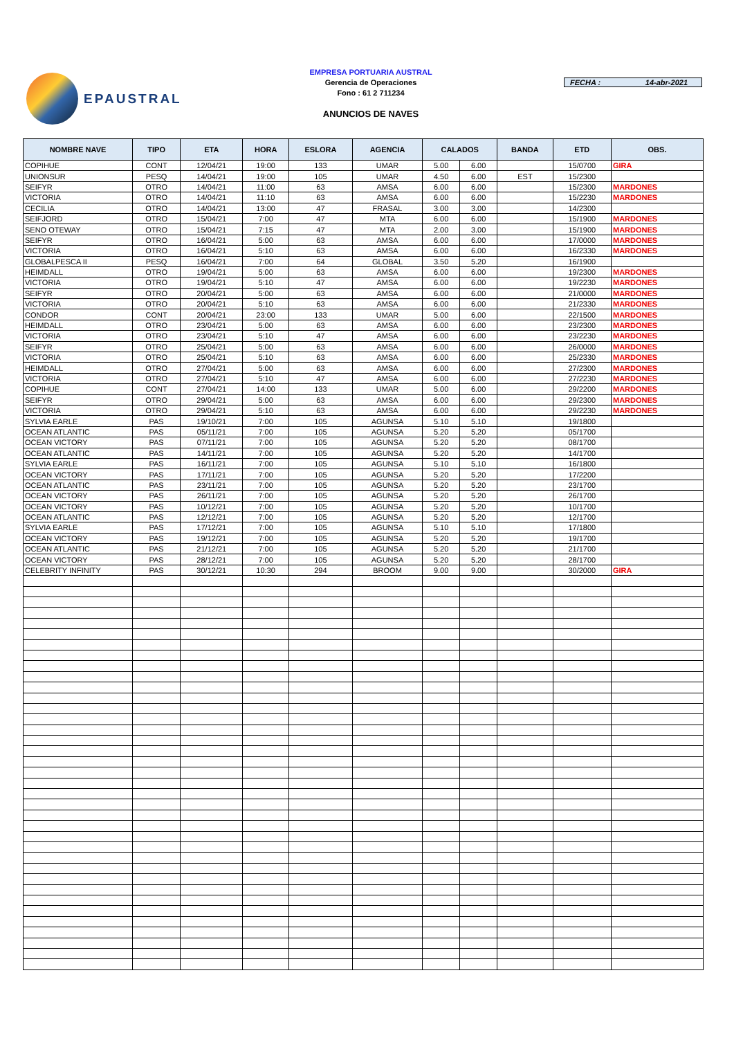EPAUSTRAL
EMPRESA PORTUARIA AUSTRAL
Gerencia de Operaciones
Fono : 61 2 711234
ANUNCIOS DE NAVES
FECHA : 14-abr-2021
| NOMBRE NAVE | TIPO | ETA | HORA | ESLORA | AGENCIA | CALADOS | | BANDA | ETD | OBS. |
| --- | --- | --- | --- | --- | --- | --- | --- | --- | --- | --- |
| COPIHUE | CONT | 12/04/21 | 19:00 | 133 | UMAR | 5.00 | 6.00 | | 15/0700 | GIRA |
| UNIONSUR | PESQ | 14/04/21 | 19:00 | 105 | UMAR | 4.50 | 6.00 | EST | 15/2300 | |
| SEIFYR | OTRO | 14/04/21 | 11:00 | 63 | AMSA | 6.00 | 6.00 | | 15/2300 | MARDONES |
| VICTORIA | OTRO | 14/04/21 | 11:10 | 63 | AMSA | 6.00 | 6.00 | | 15/2230 | MARDONES |
| CECILIA | OTRO | 14/04/21 | 13:00 | 47 | FRASAL | 3.00 | 3.00 | | 14/2300 | |
| SEIFJORD | OTRO | 15/04/21 | 7:00 | 47 | MTA | 6.00 | 6.00 | | 15/1900 | MARDONES |
| SENO OTEWAY | OTRO | 15/04/21 | 7:15 | 47 | MTA | 2.00 | 3.00 | | 15/1900 | MARDONES |
| SEIFYR | OTRO | 16/04/21 | 5:00 | 63 | AMSA | 6.00 | 6.00 | | 17/0000 | MARDONES |
| VICTORIA | OTRO | 16/04/21 | 5:10 | 63 | AMSA | 6.00 | 6.00 | | 16/2330 | MARDONES |
| GLOBALPESCA II | PESQ | 16/04/21 | 7:00 | 64 | GLOBAL | 3.50 | 5.20 | | 16/1900 | |
| HEIMDALL | OTRO | 19/04/21 | 5:00 | 63 | AMSA | 6.00 | 6.00 | | 19/2300 | MARDONES |
| VICTORIA | OTRO | 19/04/21 | 5:10 | 47 | AMSA | 6.00 | 6.00 | | 19/2230 | MARDONES |
| SEIFYR | OTRO | 20/04/21 | 5:00 | 63 | AMSA | 6.00 | 6.00 | | 21/0000 | MARDONES |
| VICTORIA | OTRO | 20/04/21 | 5:10 | 63 | AMSA | 6.00 | 6.00 | | 21/2330 | MARDONES |
| CONDOR | CONT | 20/04/21 | 23:00 | 133 | UMAR | 5.00 | 6.00 | | 22/1500 | MARDONES |
| HEIMDALL | OTRO | 23/04/21 | 5:00 | 63 | AMSA | 6.00 | 6.00 | | 23/2300 | MARDONES |
| VICTORIA | OTRO | 23/04/21 | 5:10 | 47 | AMSA | 6.00 | 6.00 | | 23/2230 | MARDONES |
| SEIFYR | OTRO | 25/04/21 | 5:00 | 63 | AMSA | 6.00 | 6.00 | | 26/0000 | MARDONES |
| VICTORIA | OTRO | 25/04/21 | 5:10 | 63 | AMSA | 6.00 | 6.00 | | 25/2330 | MARDONES |
| HEIMDALL | OTRO | 27/04/21 | 5:00 | 63 | AMSA | 6.00 | 6.00 | | 27/2300 | MARDONES |
| VICTORIA | OTRO | 27/04/21 | 5:10 | 47 | AMSA | 6.00 | 6.00 | | 27/2230 | MARDONES |
| COPIHUE | CONT | 27/04/21 | 14:00 | 133 | UMAR | 5.00 | 6.00 | | 29/2200 | MARDONES |
| SEIFYR | OTRO | 29/04/21 | 5:00 | 63 | AMSA | 6.00 | 6.00 | | 29/2300 | MARDONES |
| VICTORIA | OTRO | 29/04/21 | 5:10 | 63 | AMSA | 6.00 | 6.00 | | 29/2230 | MARDONES |
| SYLVIA EARLE | PAS | 19/10/21 | 7:00 | 105 | AGUNSA | 5.10 | 5.10 | | 19/1800 | |
| OCEAN ATLANTIC | PAS | 05/11/21 | 7:00 | 105 | AGUNSA | 5.20 | 5.20 | | 05/1700 | |
| OCEAN VICTORY | PAS | 07/11/21 | 7:00 | 105 | AGUNSA | 5.20 | 5.20 | | 08/1700 | |
| OCEAN ATLANTIC | PAS | 14/11/21 | 7:00 | 105 | AGUNSA | 5.20 | 5.20 | | 14/1700 | |
| SYLVIA EARLE | PAS | 16/11/21 | 7:00 | 105 | AGUNSA | 5.10 | 5.10 | | 16/1800 | |
| OCEAN VICTORY | PAS | 17/11/21 | 7:00 | 105 | AGUNSA | 5.20 | 5.20 | | 17/2200 | |
| OCEAN ATLANTIC | PAS | 23/11/21 | 7:00 | 105 | AGUNSA | 5.20 | 5.20 | | 23/1700 | |
| OCEAN VICTORY | PAS | 26/11/21 | 7:00 | 105 | AGUNSA | 5.20 | 5.20 | | 26/1700 | |
| OCEAN VICTORY | PAS | 10/12/21 | 7:00 | 105 | AGUNSA | 5.20 | 5.20 | | 10/1700 | |
| OCEAN ATLANTIC | PAS | 12/12/21 | 7:00 | 105 | AGUNSA | 5.20 | 5.20 | | 12/1700 | |
| SYLVIA EARLE | PAS | 17/12/21 | 7:00 | 105 | AGUNSA | 5.10 | 5.10 | | 17/1800 | |
| OCEAN VICTORY | PAS | 19/12/21 | 7:00 | 105 | AGUNSA | 5.20 | 5.20 | | 19/1700 | |
| OCEAN ATLANTIC | PAS | 21/12/21 | 7:00 | 105 | AGUNSA | 5.20 | 5.20 | | 21/1700 | |
| OCEAN VICTORY | PAS | 28/12/21 | 7:00 | 105 | AGUNSA | 5.20 | 5.20 | | 28/1700 | |
| CELEBRITY INFINITY | PAS | 30/12/21 | 10:30 | 294 | BROOM | 9.00 | 9.00 | | 30/2000 | GIRA |